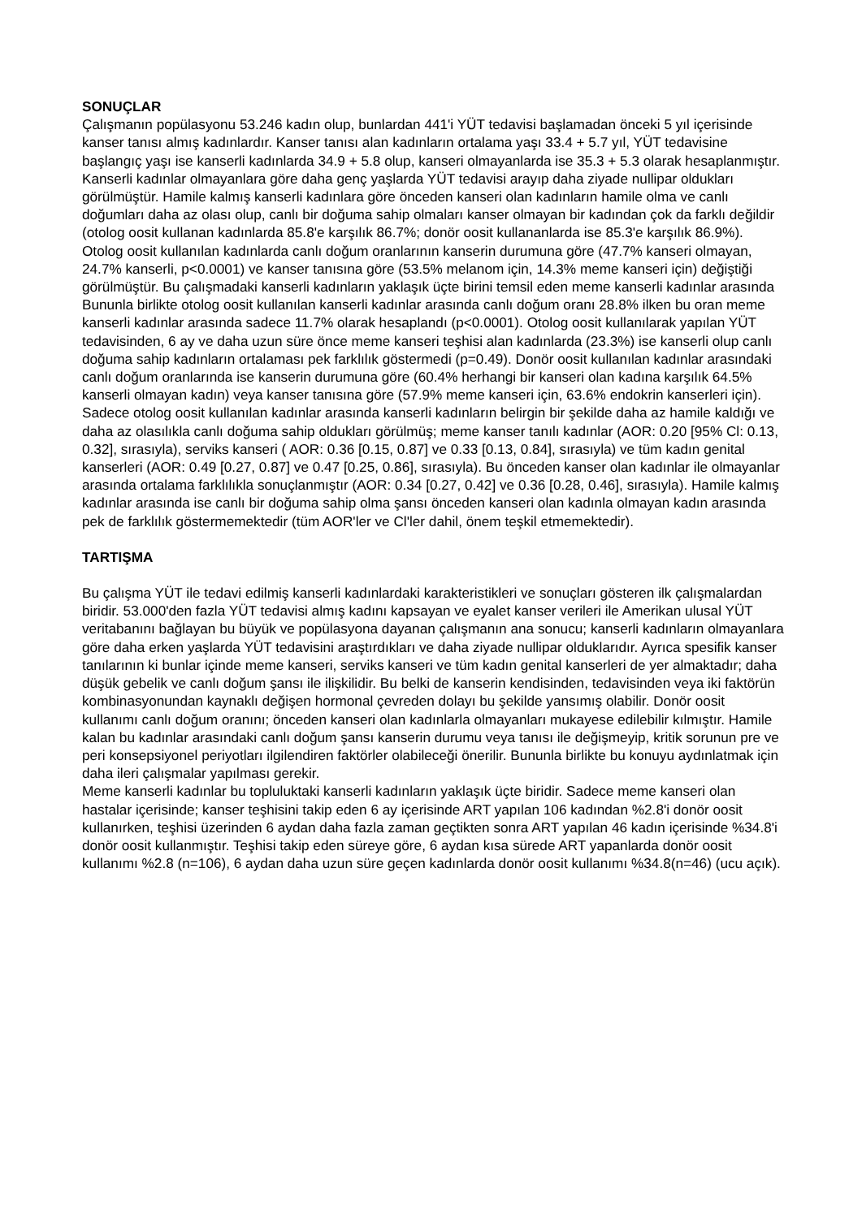SONUÇLAR
Çalışmanın popülasyonu 53.246 kadın olup, bunlardan 441'i YÜT tedavisi başlamadan önceki 5 yıl içerisinde kanser tanısı almış kadınlardır. Kanser tanısı alan kadınların ortalama yaşı 33.4 + 5.7 yıl, YÜT tedavisine başlangıç yaşı ise kanserli kadınlarda 34.9 + 5.8 olup, kanseri olmayanlarda ise 35.3 + 5.3 olarak hesaplanmıştır. Kanserli kadınlar olmayanlara göre daha genç yaşlarda YÜT tedavisi arayıp daha ziyade nullipar oldukları görülmüştür. Hamile kalmış kanserli kadınlara göre önceden kanseri olan kadınların hamile olma ve canlı doğumları daha az olası olup, canlı bir doğuma sahip olmaları kanser olmayan bir kadından çok da farklı değildir (otolog oosit kullanan kadınlarda 85.8'e karşılık 86.7%; donör oosit kullananlarda ise 85.3'e karşılık 86.9%).
Otolog oosit kullanılan kadınlarda canlı doğum oranlarının kanserin durumuna göre (47.7% kanseri olmayan, 24.7% kanserli, p<0.0001) ve kanser tanısına göre (53.5% melanom için, 14.3% meme kanseri için) değiştiği görülmüştür. Bu çalışmadaki kanserli kadınların yaklaşık üçte birini temsil eden meme kanserli kadınlar arasında
Bununla birlikte otolog oosit kullanılan kanserli kadınlar arasında canlı doğum oranı 28.8% ilken bu oran meme kanserli kadınlar arasında sadece 11.7% olarak hesaplandı (p<0.0001). Otolog oosit kullanılarak yapılan YÜT tedavisinden, 6 ay ve daha uzun süre önce meme kanseri teşhisi alan kadınlarda (23.3%) ise kanserli olup canlı doğuma sahip kadınların ortalaması pek farklılık göstermedi (p=0.49). Donör oosit kullanılan kadınlar arasındaki canlı doğum oranlarında ise kanserin durumuna göre (60.4% herhangi bir kanseri olan kadına karşılık 64.5% kanserli olmayan kadın) veya kanser tanısına göre (57.9% meme kanseri için, 63.6% endokrin kanserleri için). Sadece otolog oosit kullanılan kadınlar arasında kanserli kadınların belirgin bir şekilde daha az hamile kaldığı ve daha az olasılıkla canlı doğuma sahip oldukları görülmüş; meme kanser tanılı kadınlar (AOR: 0.20 [95% Cl: 0.13, 0.32], sırasıyla), serviks kanseri ( AOR: 0.36 [0.15, 0.87] ve 0.33 [0.13, 0.84], sırasıyla) ve tüm kadın genital kanserleri (AOR: 0.49 [0.27, 0.87] ve 0.47 [0.25, 0.86], sırasıyla). Bu önceden kanser olan kadınlar ile olmayanlar arasında ortalama farklılıkla sonuçlanmıştır (AOR: 0.34 [0.27, 0.42] ve 0.36 [0.28, 0.46], sırasıyla). Hamile kalmış kadınlar arasında ise canlı bir doğuma sahip olma şansı önceden kanseri olan kadınla olmayan kadın arasında pek de farklılık göstermemektedir (tüm AOR'ler ve Cl'ler dahil, önem teşkil etmemektedir).
TARTIŞMA
Bu çalışma YÜT ile tedavi edilmiş kanserli kadınlardaki karakteristikleri ve sonuçları gösteren ilk çalışmalardan biridir. 53.000'den fazla YÜT tedavisi almış kadını kapsayan ve eyalet kanser verileri ile Amerikan ulusal YÜT veritabanını bağlayan bu büyük ve popülasyona dayanan çalışmanın ana sonucu; kanserli kadınların olmayanlara göre daha erken yaşlarda YÜT tedavisini araştırdıkları ve daha ziyade nullipar olduklarıdır. Ayrıca spesifik kanser tanılarının ki bunlar içinde meme kanseri, serviks kanseri ve tüm kadın genital kanserleri de yer almaktadır; daha düşük gebelik ve canlı doğum şansı ile ilişkilidir. Bu belki de kanserin kendisinden, tedavisinden veya iki faktörün kombinasyonundan kaynaklı değişen hormonal çevreden dolayı bu şekilde yansımış olabilir. Donör oosit kullanımı canlı doğum oranını; önceden kanseri olan kadınlarla olmayanları mukayese edilebilir kılmıştır. Hamile kalan bu kadınlar arasındaki canlı doğum şansı kanserin durumu veya tanısı ile değişmeyip, kritik sorunun pre ve peri konsepsiyonel periyotları ilgilendiren faktörler olabileceği önerilir. Bununla birlikte bu konuyu aydınlatmak için daha ileri çalışmalar yapılması gerekir.
Meme kanserli kadınlar bu topluluktaki kanserli kadınların yaklaşık üçte biridir. Sadece meme kanseri olan hastalar içerisinde; kanser teşhisini takip eden 6 ay içerisinde ART yapılan 106 kadından %2.8'i donör oosit kullanırken, teşhisi üzerinden 6 aydan daha fazla zaman geçtikten sonra ART yapılan 46 kadın içerisinde %34.8'i donör oosit kullanmıştır. Teşhisi takip eden süreye göre, 6 aydan kısa sürede ART yapanlarda donör oosit kullanımı %2.8 (n=106), 6 aydan daha uzun süre geçen kadınlarda donör oosit kullanımı %34.8(n=46) (ucu açık).